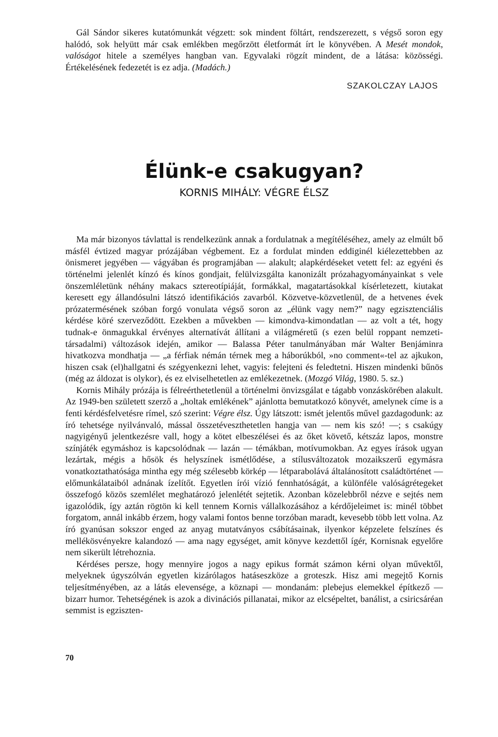Gál Sándor sikeres kutatómunkát végzett: sok mindent föltárt, rendszerezett, s végső soron egy halódó, sok helyütt már csak emlékben megőrzött életformát írt le könyvében. A Mesét mondok, valóságot hitele a személyes hangban van. Egyvalaki rögzít mindent, de a látása: közösségi. Értékelésének fedezetét is ez adja. (Madách.)
SZAKOLCZAY LAJOS
Élünk-e csakugyan?
KORNIS MIHÁLY: VÉGRE ÉLSZ
Ma már bizonyos távlattal is rendelkezünk annak a fordulatnak a megítéléséhez, amely az elmúlt bő másfél évtized magyar prózájában végbement. Ez a fordulat minden eddiginél kiélezettebben az önismeret jegyében — vágyában és programjában — alakult; alapkérdéseket vetett fel: az egyéni és történelmi jelenlét kínzó és kínos gondjait, felülvizsgálta kanonizált prózahagyományainkat s vele önszemléletünk néhány makacs sztereotípiáját, formákkal, magatartásokkal kísérletezett, kiutakat keresett egy állandósulni látszó identifikációs zavarból. Közvetve-közvetlenül, de a hetvenes évek prózatermésének szóban forgó vonulata végső soron az „élünk vagy nem?” nagy egzisztenciális kérdése köré szerveződött. Ezekben a művekben — kimondva-kimondatlan — az volt a tét, hogy tudnak-e önmagukkal érvényes alternatívát állítani a világméretű (s ezen belül roppant nemzeti-társadalmi) változások idején, amikor — Balassa Péter tanulmányában már Walter Benjáminra hivatkozva mondhatja — „a férfiak némán térnek meg a háborúkból, »no comment«-tel az ajkukon, hiszen csak (el)hallgatni és szégyenkezni lehet, vagyis: felejteni és feledtetni. Hiszen mindenki bűnös (még az áldozat is olykor), és ez elviselhetetlen az emlékezetnek. (Mozgó Világ, 1980. 5. sz.)
Kornis Mihály prózája is félreérthetetlenül a történelmi önvizsgálat e tágabb vonzáskörében alakult. Az 1949-ben született szerző a „holtak emlékének” ajánlotta bemutatkozó könyvét, amelynek címe is a fenti kérdésfelvetésre rímel, szó szerint: Végre élsz. Úgy látszott: ismét jelentős művel gazdagodunk: az író tehetsége nyilvánvaló, mással összetéveszthetetlen hangja van — nem kis szó! —; s csakúgy nagyigényű jelentkezésre vall, hogy a kötet elbeszélései és az őket követő, kétszáz lapos, monstre színjáték egymáshoz is kapcsolódnak — lazán — témákban, motívumokban. Az egyes írások ugyan lezártak, mégis a hősök és helyszínek ismétlődése, a stílusváltozatok mozaikszerű egymásra vonatkoztathatósága mintha egy még szélesebb körkép — létparabolává általánosított családtörténet — előmunkálataiból adnának ízelítőt. Egyetlen írói vízió fennhatóságát, a különféle valóságrétegeket összefogó közös szemlélet meghatározó jelenlétét sejtetik. Azonban közelebbről nézve e sejtés nem igazolódik, így aztán rögtön ki kell tennem Kornis vállalkozásához a kérdőjeleimet is: minél többet forgatom, annál inkább érzem, hogy valami fontos benne torzóban maradt, kevesebb több lett volna. Az író gyanúsan sokszor enged az anyag mutatványos csábításainak, ilyenkor képzelete felszínes és mellékösvényekre kalandozó — ama nagy egységet, amit könyve kezdettől ígér, Kornisnak egyelőre nem sikerült létrehoznia.
Kérdéses persze, hogy mennyire jogos a nagy epikus formát számon kérni olyan művektől, melyeknek úgyszólván egyetlen kizárólagos hatáseszköze a groteszk. Hisz ami megejtő Kornis teljesítményében, az a látás elevensége, a köznapi — mondanám: plebejus elemekkel építkező — bizarr humor. Tehetségének is azok a divinációs pillanatai, mikor az elcsépeltet, banálist, a csiricsáréan semmist is egziszten-
70